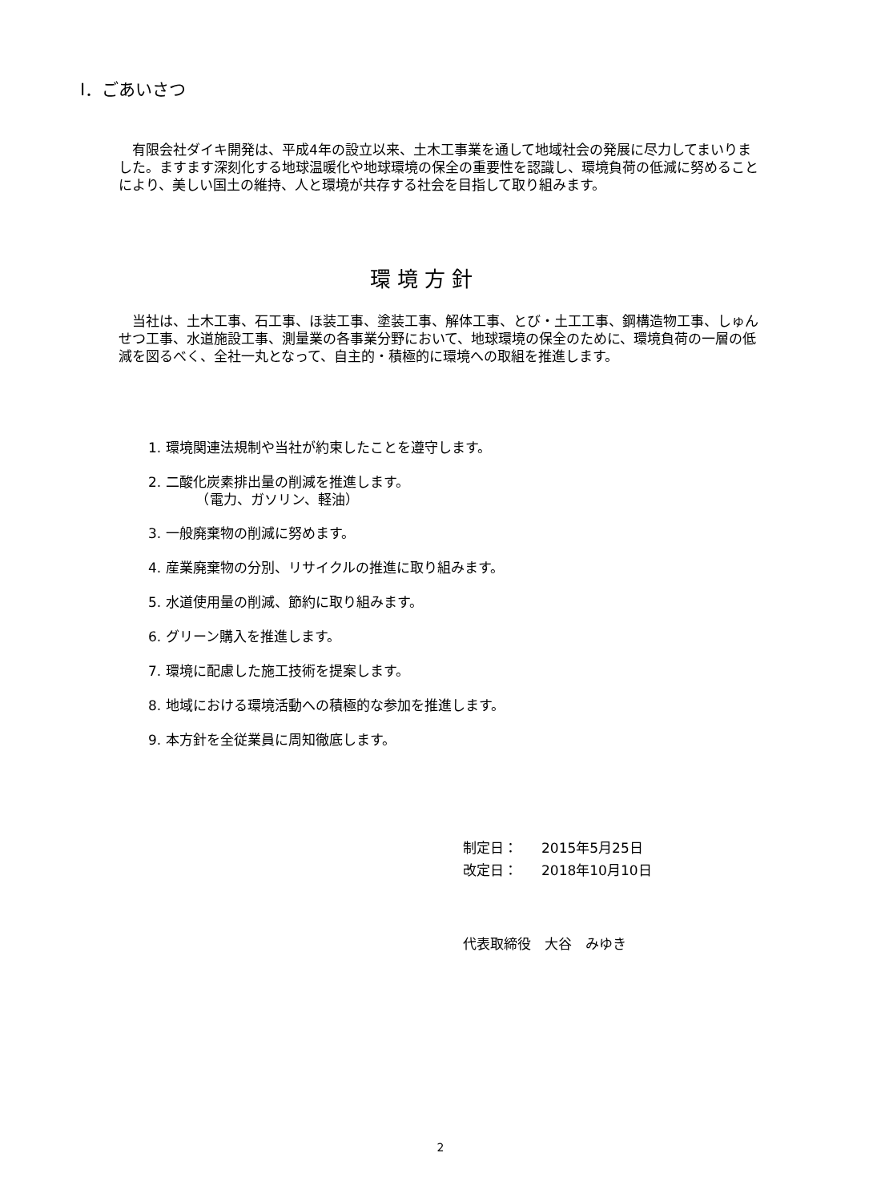Ⅰ．ごあいさつ
　有限会社ダイキ開発は、平成4年の設立以来、土木工事業を通して地域社会の発展に尽力してまいりました。ますます深刻化する地球温暖化や地球環境の保全の重要性を認識し、環境負荷の低減に努めることにより、美しい国土の維持、人と環境が共存する社会を目指して取り組みます。
環境方針
　当社は、土木工事、石工事、ほ装工事、塗装工事、解体工事、とび・土工工事、鋼構造物工事、しゅんせつ工事、水道施設工事、測量業の各事業分野において、地球環境の保全のために、環境負荷の一層の低減を図るべく、全社一丸となって、自主的・積極的に環境への取組を推進します。
1. 環境関連法規制や当社が約束したことを遵守します。
2. 二酸化炭素排出量の削減を推進します。
　　　　（電力、ガソリン、軽油）
3. 一般廃棄物の削減に努めます。
4. 産業廃棄物の分別、リサイクルの推進に取り組みます。
5. 水道使用量の削減、節約に取り組みます。
6. グリーン購入を推進します。
7. 環境に配慮した施工技術を提案します。
8. 地域における環境活動への積極的な参加を推進します。
9. 本方針を全従業員に周知徹底します。
制定日： 2015年5月25日
改定日： 2018年10月10日
代表取締役　大谷　みゆき
2